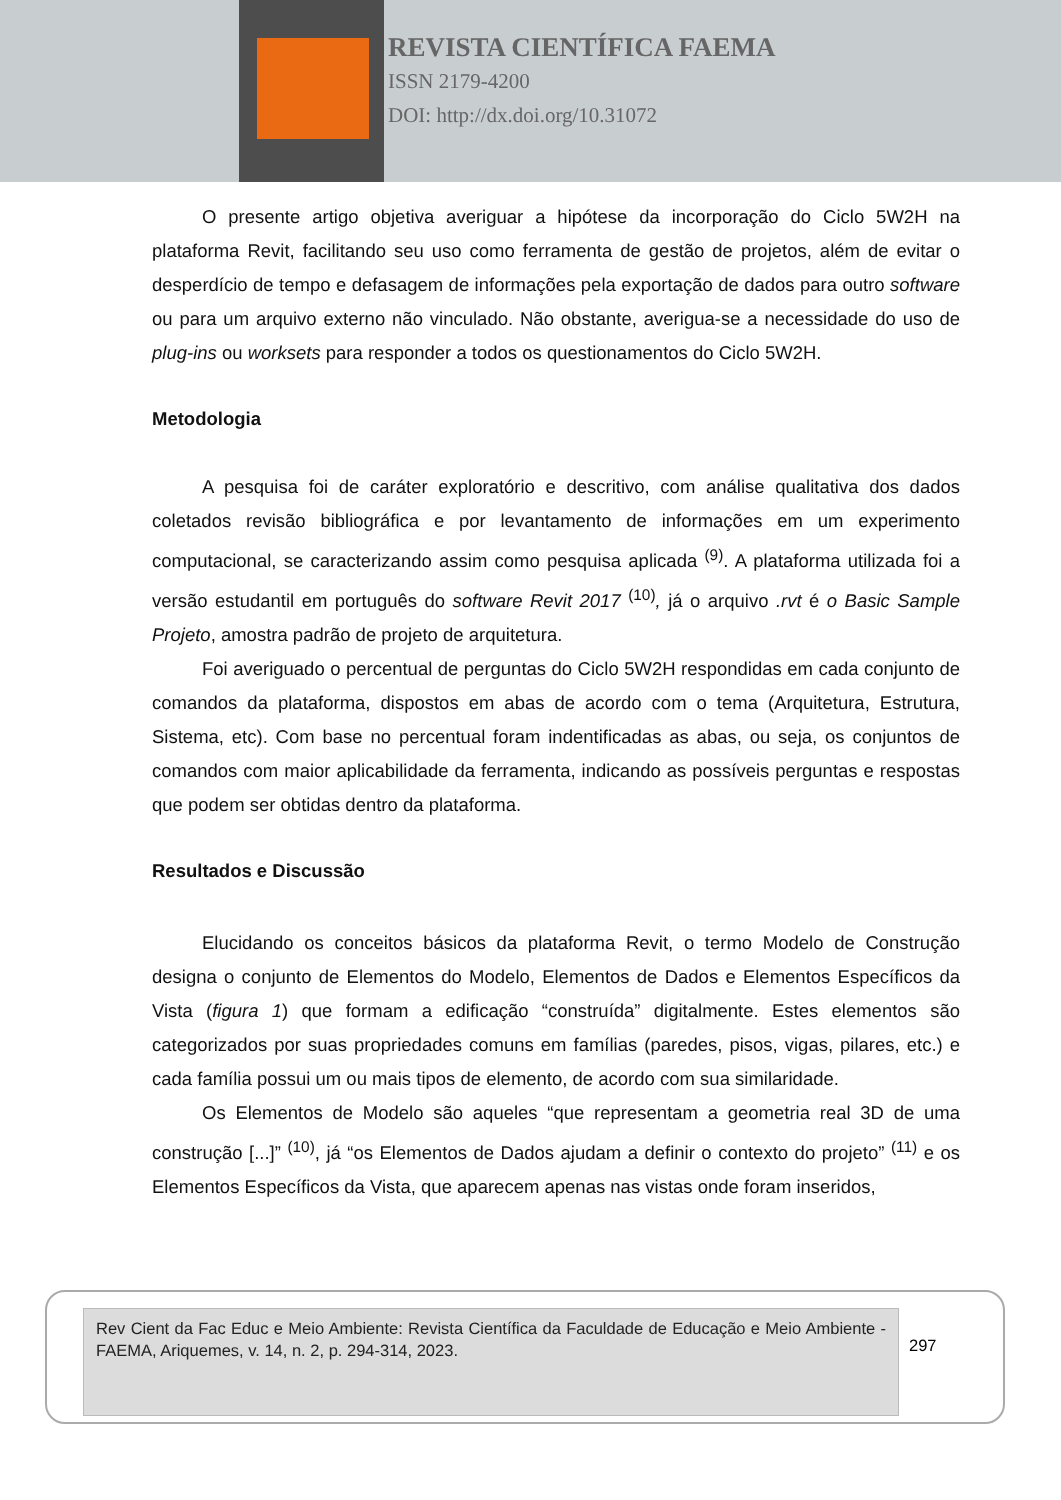REVISTA CIENTÍFICA FAEMA
ISSN 2179-4200
DOI: http://dx.doi.org/10.31072
O presente artigo objetiva averiguar a hipótese da incorporação do Ciclo 5W2H na plataforma Revit, facilitando seu uso como ferramenta de gestão de projetos, além de evitar o desperdício de tempo e defasagem de informações pela exportação de dados para outro software ou para um arquivo externo não vinculado. Não obstante, averigua-se a necessidade do uso de plug-ins ou worksets para responder a todos os questionamentos do Ciclo 5W2H.
Metodologia
A pesquisa foi de caráter exploratório e descritivo, com análise qualitativa dos dados coletados revisão bibliográfica e por levantamento de informações em um experimento computacional, se caracterizando assim como pesquisa aplicada <sup>(9)</sup>. A plataforma utilizada foi a versão estudantil em português do software Revit 2017 <sup>(10)</sup>, já o arquivo .rvt é o Basic Sample Projeto, amostra padrão de projeto de arquitetura.
Foi averiguado o percentual de perguntas do Ciclo 5W2H respondidas em cada conjunto de comandos da plataforma, dispostos em abas de acordo com o tema (Arquitetura, Estrutura, Sistema, etc). Com base no percentual foram indentificadas as abas, ou seja, os conjuntos de comandos com maior aplicabilidade da ferramenta, indicando as possíveis perguntas e respostas que podem ser obtidas dentro da plataforma.
Resultados e Discussão
Elucidando os conceitos básicos da plataforma Revit, o termo Modelo de Construção designa o conjunto de Elementos do Modelo, Elementos de Dados e Elementos Específicos da Vista (figura 1) que formam a edificação “construída” digitalmente. Estes elementos são categorizados por suas propriedades comuns em famílias (paredes, pisos, vigas, pilares, etc.) e cada família possui um ou mais tipos de elemento, de acordo com sua similaridade.
Os Elementos de Modelo são aqueles “que representam a geometria real 3D de uma construção [...]” <sup>(10)</sup>, já “os Elementos de Dados ajudam a definir o contexto do projeto” <sup>(11)</sup> e os Elementos Específicos da Vista, que aparecem apenas nas vistas onde foram inseridos,
Rev Cient da Fac Educ e Meio Ambiente: Revista Científica da Faculdade de Educação e Meio Ambiente - FAEMA, Ariquemes, v. 14, n. 2, p. 294-314, 2023.
297